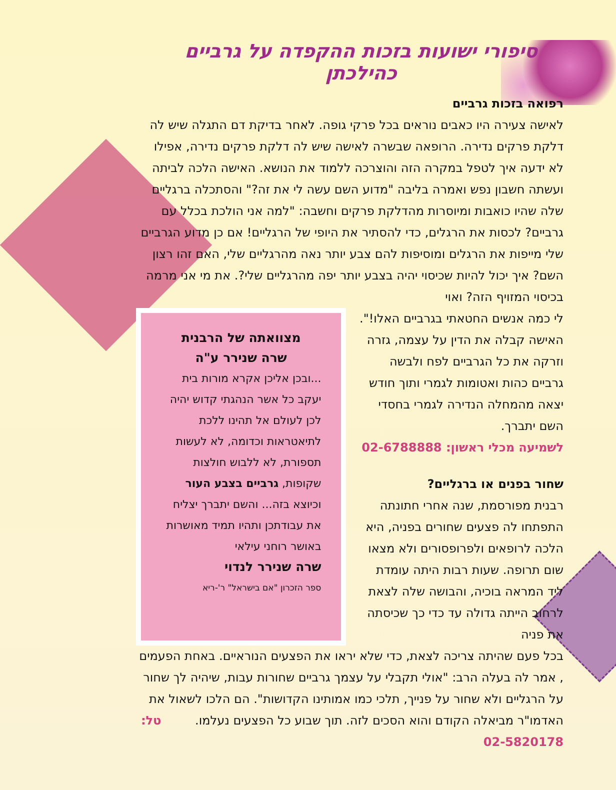סיפורי ישועות בזכות ההקפדה על גרביים כהילכתן
רפואה בזכות גרביים
לאישה צעירה היו כאבים נוראים בכל פרקי גופה. לאחר בדיקת דם התגלה שיש לה דלקת פרקים נדירה. הרופאה שבשרה לאישה שיש לה דלקת פרקים נדירה, אפילו לא ידעה איך לטפל במקרה הזה והוצרכה ללמוד את הנושא. האישה הלכה לביתה ועשתה חשבון נפש ואמרה בליבה "מדוע השם עשה לי את זה?" והסתכלה ברגליים שלה שהיו כואבות ומיוסרות מהדלקת פרקים וחשבה: "למה אני הולכת בכלל עם גרביים? לכסות את הרגלים, כדי להסתיר את היופי של הרגליים! אם כן מדוע הגרביים שלי מייפות את הרגלים ומוסיפות להם צבע יותר נאה מהרגליים שלי, האם זהו רצון השם? איך יכול להיות שכיסוי יהיה בצבע יותר יפה מהרגליים שלי?. את מי אני מרמה בכיסוי המזויף הזה? ואוי
לי כמה אנשים החטאתי בגרביים האלו!". האישה קבלה את הדין על עצמה, גזרה וזרקה את כל הגרביים לפח ולבשה גרביים כהות ואטומות לגמרי ותוך חודש יצאה מהמחלה הנדירה לגמרי בחסדי השם יתברך.
לשמיעה מכלי ראשון: 02-6788888
שחור בפנים או ברגליים?
רבנית מפורסמת, שנה אחרי חתונתה התפתחו לה פצעים שחורים בפניה, היא הלכה לרופאים ולפרופסורים ולא מצאו שום תרופה. שעות רבות היתה עומדת ליד המראה בוכיה, והבושה שלה לצאת לרחוב הייתה גדולה עד כדי כך שכיסתה את פניה
מצוואתה של הרבנית
שרה שנירר ע"ה
...ובכן אליכן אקרא מורות בית יעקב כל אשר הנהגתי קדוש יהיה לכן לעולם אל תהינו ללכת לתיאטראות וכדומה, לא לעשות תספורת, לא ללבוש חולצות שקופות, גרביים בצבע העור וכיוצא בזה... והשם יתברך יצליח את עבודתכן ותהיו תמיד מאושרות באושר רוחני עילאי
שרה שנירר לנדוי
ספר הזכרון "אם בישראל" ר'-ריא
בכל פעם שהיתה צריכה לצאת, כדי שלא יראו את הפצעים הנוראיים. באחת הפעמים , אמר לה בעלה הרב: "אולי תקבלי על עצמך גרביים שחורות עבות, שיהיה לך שחור על הרגליים ולא שחור על פנייך, תלכי כמו אמותינו הקדושות". הם הלכו לשאול את האדמו"ר מביאלה הקודם והוא הסכים לזה. תוך שבוע כל הפצעים נעלמו. טל: 02-5820178